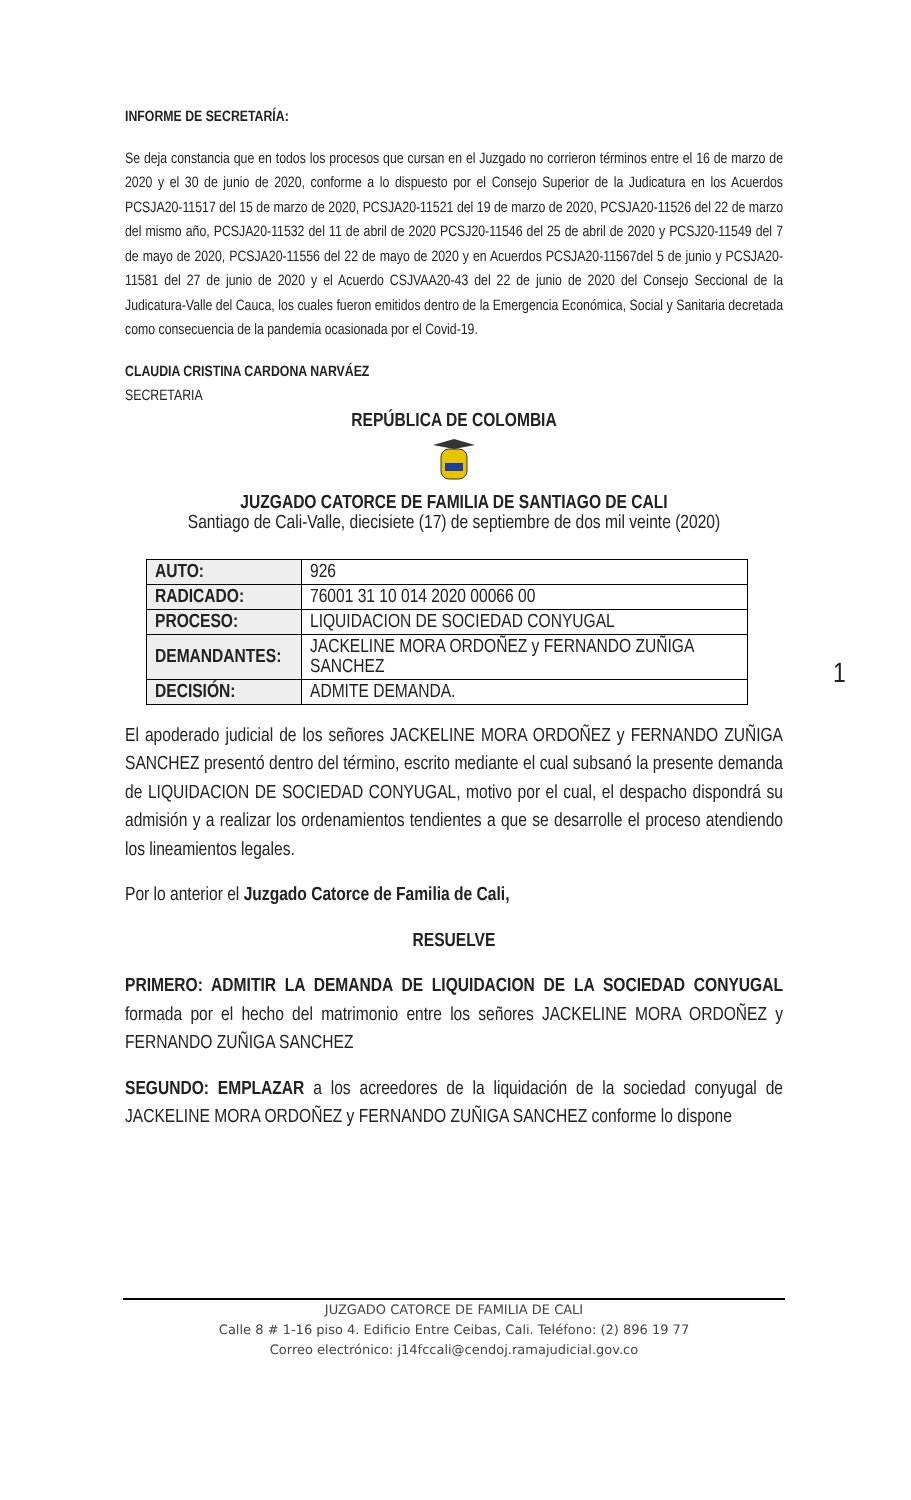INFORME DE SECRETARÍA:
Se deja constancia que en todos los procesos que cursan en el Juzgado no corrieron términos entre el 16 de marzo de 2020 y el 30 de junio de 2020, conforme a lo dispuesto por el Consejo Superior de la Judicatura en los Acuerdos PCSJA20-11517 del 15 de marzo de 2020, PCSJA20-11521 del 19 de marzo de 2020, PCSJA20-11526 del 22 de marzo del mismo año, PCSJA20-11532 del 11 de abril de 2020 PCSJ20-11546 del 25 de abril de 2020 y PCSJ20-11549 del 7 de mayo de 2020, PCSJA20-11556 del 22 de mayo de 2020 y en Acuerdos PCSJA20-11567del 5 de junio y PCSJA20-11581 del 27 de junio de 2020 y el Acuerdo CSJVAA20-43 del 22 de junio de 2020 del Consejo Seccional de la Judicatura-Valle del Cauca, los cuales fueron emitidos dentro de la Emergencia Económica, Social y Sanitaria decretada como consecuencia de la pandemia ocasionada por el Covid-19.
CLAUDIA CRISTINA CARDONA NARVÁEZ
SECRETARIA
REPÚBLICA DE COLOMBIA
JUZGADO CATORCE DE FAMILIA DE SANTIAGO DE CALI
Santiago de Cali-Valle, diecisiete (17) de septiembre de dos mil veinte (2020)
| AUTO: | 926 |
| RADICADO: | 76001 31 10 014 2020 00066 00 |
| PROCESO: | LIQUIDACION DE SOCIEDAD CONYUGAL |
| DEMANDANTES: | JACKELINE MORA ORDOÑEZ y FERNANDO ZUÑIGA SANCHEZ |
| DECISIÓN: | ADMITE DEMANDA. |
El apoderado judicial de los señores JACKELINE MORA ORDOÑEZ y FERNANDO ZUÑIGA SANCHEZ presentó dentro del término, escrito mediante el cual subsanó la presente demanda de LIQUIDACION DE SOCIEDAD CONYUGAL, motivo por el cual, el despacho dispondrá su admisión y a realizar los ordenamientos tendientes a que se desarrolle el proceso atendiendo los lineamientos legales.
Por lo anterior el Juzgado Catorce de Familia de Cali,
RESUELVE
PRIMERO: ADMITIR LA DEMANDA DE LIQUIDACION DE LA SOCIEDAD CONYUGAL formada por el hecho del matrimonio entre los señores JACKELINE MORA ORDOÑEZ y FERNANDO ZUÑIGA SANCHEZ
SEGUNDO: EMPLAZAR a los acreedores de la liquidación de la sociedad conyugal de JACKELINE MORA ORDOÑEZ y FERNANDO ZUÑIGA SANCHEZ conforme lo dispone
1
JUZGADO CATORCE DE FAMILIA DE CALI
Calle 8 # 1-16 piso 4. Edificio Entre Ceibas, Cali. Teléfono: (2) 896 19 77
Correo electrónico: j14fccali@cendoj.ramajudicial.gov.co